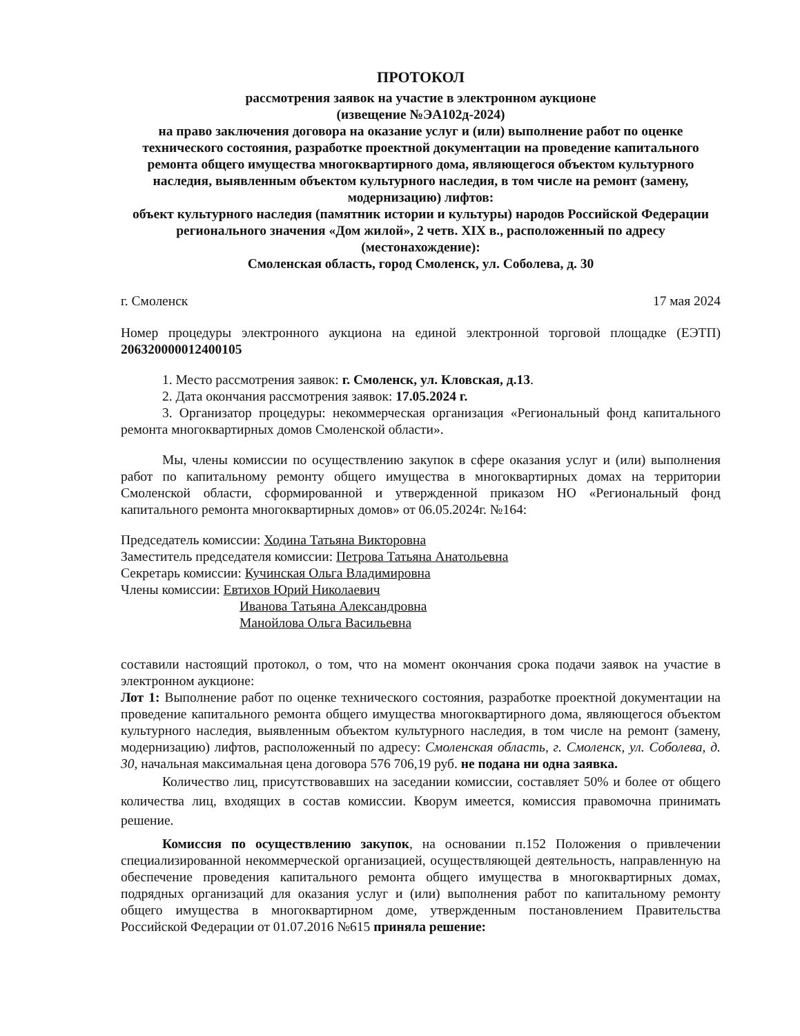ПРОТОКОЛ
рассмотрения заявок на участие в электронном аукционе
(извещение №ЭА102д-2024)
на право заключения договора на оказание услуг и (или) выполнение работ по оценке технического состояния, разработке проектной документации на проведение капитального ремонта общего имущества многоквартирного дома, являющегося объектом культурного наследия, выявленным объектом культурного наследия, в том числе на ремонт (замену, модернизацию) лифтов:
объект культурного наследия (памятник истории и культуры) народов Российской Федерации регионального значения «Дом жилой», 2 четв. XIX в., расположенный по адресу (местонахождение):
Смоленская область, город Смоленск, ул. Соболева, д. 30
г. Смоленск 17 мая 2024
Номер процедуры электронного аукциона на единой электронной торговой площадке (ЕЭТП) 206320000012400105
1. Место рассмотрения заявок: г. Смоленск, ул. Кловская, д.13.
2. Дата окончания рассмотрения заявок: 17.05.2024 г.
3. Организатор процедуры: некоммерческая организация «Региональный фонд капитального ремонта многоквартирных домов Смоленской области».
Мы, члены комиссии по осуществлению закупок в сфере оказания услуг и (или) выполнения работ по капитальному ремонту общего имущества в многоквартирных домах на территории Смоленской области, сформированной и утвержденной приказом НО «Региональный фонд капитального ремонта многоквартирных домов» от 06.05.2024г. №164:
Председатель комиссии: Ходина Татьяна Викторовна
Заместитель председателя комиссии: Петрова Татьяна Анатольевна
Секретарь комиссии: Кучинская Ольга Владимировна
Члены комиссии: Евтихов Юрий Николаевич
Иванова Татьяна Александровна
Манойлова Ольга Васильевна
составили настоящий протокол, о том, что на момент окончания срока подачи заявок на участие в электронном аукционе:
Лот 1: Выполнение работ по оценке технического состояния, разработке проектной документации на проведение капитального ремонта общего имущества многоквартирного дома, являющегося объектом культурного наследия, выявленным объектом культурного наследия, в том числе на ремонт (замену, модернизацию) лифтов, расположенный по адресу: Смоленская область, г. Смоленск, ул. Соболева, д. 30, начальная максимальная цена договора 576 706,19 руб. не подана ни одна заявка.
Количество лиц, присутствовавших на заседании комиссии, составляет 50% и более от общего количества лиц, входящих в состав комиссии. Кворум имеется, комиссия правомочна принимать решение.
Комиссия по осуществлению закупок, на основании п.152 Положения о привлечении специализированной некоммерческой организацией, осуществляющей деятельность, направленную на обеспечение проведения капитального ремонта общего имущества в многоквартирных домах, подрядных организаций для оказания услуг и (или) выполнения работ по капитальному ремонту общего имущества в многоквартирном доме, утвержденным постановлением Правительства Российской Федерации от 01.07.2016 №615 приняла решение: